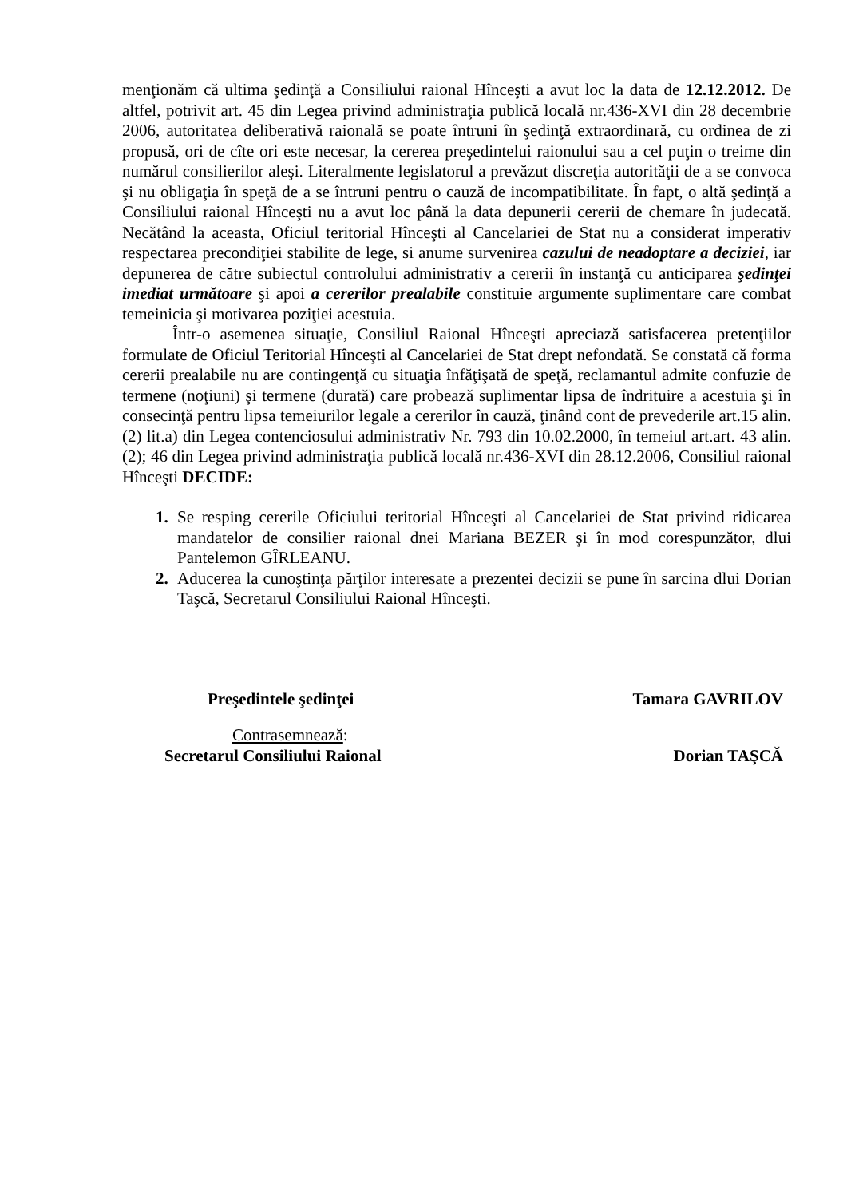menţionăm că ultima şedinţă a Consiliului raional Hînceşti a avut loc la data de 12.12.2012. De altfel, potrivit art. 45 din Legea privind administraţia publică locală nr.436-XVI din 28 decembrie 2006, autoritatea deliberativă raională se poate întruni în şedinţă extraordinară, cu ordinea de zi propusă, ori de cîte ori este necesar, la cererea preşedintelui raionului sau a cel puţin o treime din numărul consilierilor aleşi. Literalmente legislatorul a prevăzut discreţia autorităţii de a se convoca şi nu obligaţia în speţă de a se întruni pentru o cauză de incompatibilitate. În fapt, o altă şedinţă a Consiliului raional Hînceşti nu a avut loc până la data depunerii cererii de chemare în judecată. Necătând la aceasta, Oficiul teritorial Hînceşti al Cancelariei de Stat nu a considerat imperativ respectarea precondiţiei stabilite de lege, si anume survenirea cazului de neadoptare a deciziei, iar depunerea de către subiectul controlului administrativ a cererii în instanţă cu anticiparea şedinţei imediat următoare şi apoi a cererilor prealabile constituie argumente suplimentare care combat temeinicia şi motivarea poziţiei acestuia.
Într-o asemenea situaţie, Consiliul Raional Hînceşti apreciază satisfacerea pretenţiilor formulate de Oficiul Teritorial Hînceşti al Cancelariei de Stat drept nefondată. Se constată că forma cererii prealabile nu are contingenţă cu situaţia înfăţişată de speţă, reclamantul admite confuzie de termene (noţiuni) şi termene (durată) care probează suplimentar lipsa de îndrituire a acestuia şi în consecinţă pentru lipsa temeiurilor legale a cererilor în cauză, ţinând cont de prevederile art.15 alin. (2) lit.a) din Legea contenciosului administrativ Nr. 793 din 10.02.2000, în temeiul art.art. 43 alin. (2); 46 din Legea privind administraţia publică locală nr.436-XVI din 28.12.2006, Consiliul raional Hînceşti DECIDE:
Se resping cererile Oficiului teritorial Hînceşti al Cancelariei de Stat privind ridicarea mandatelor de consilier raional dnei Mariana BEZER şi în mod corespunzător, dlui Pantelemon GÎRLEANU.
Aducerea la cunoştinţa părţilor interesate a prezentei decizii se pune în sarcina dlui Dorian Taşcă, Secretarul Consiliului Raional Hînceşti.
Preşedintele şedinţei Tamara GAVRILOV
Contrasemnează:
Secretarul Consiliului Raional Dorian TAŞCĂ